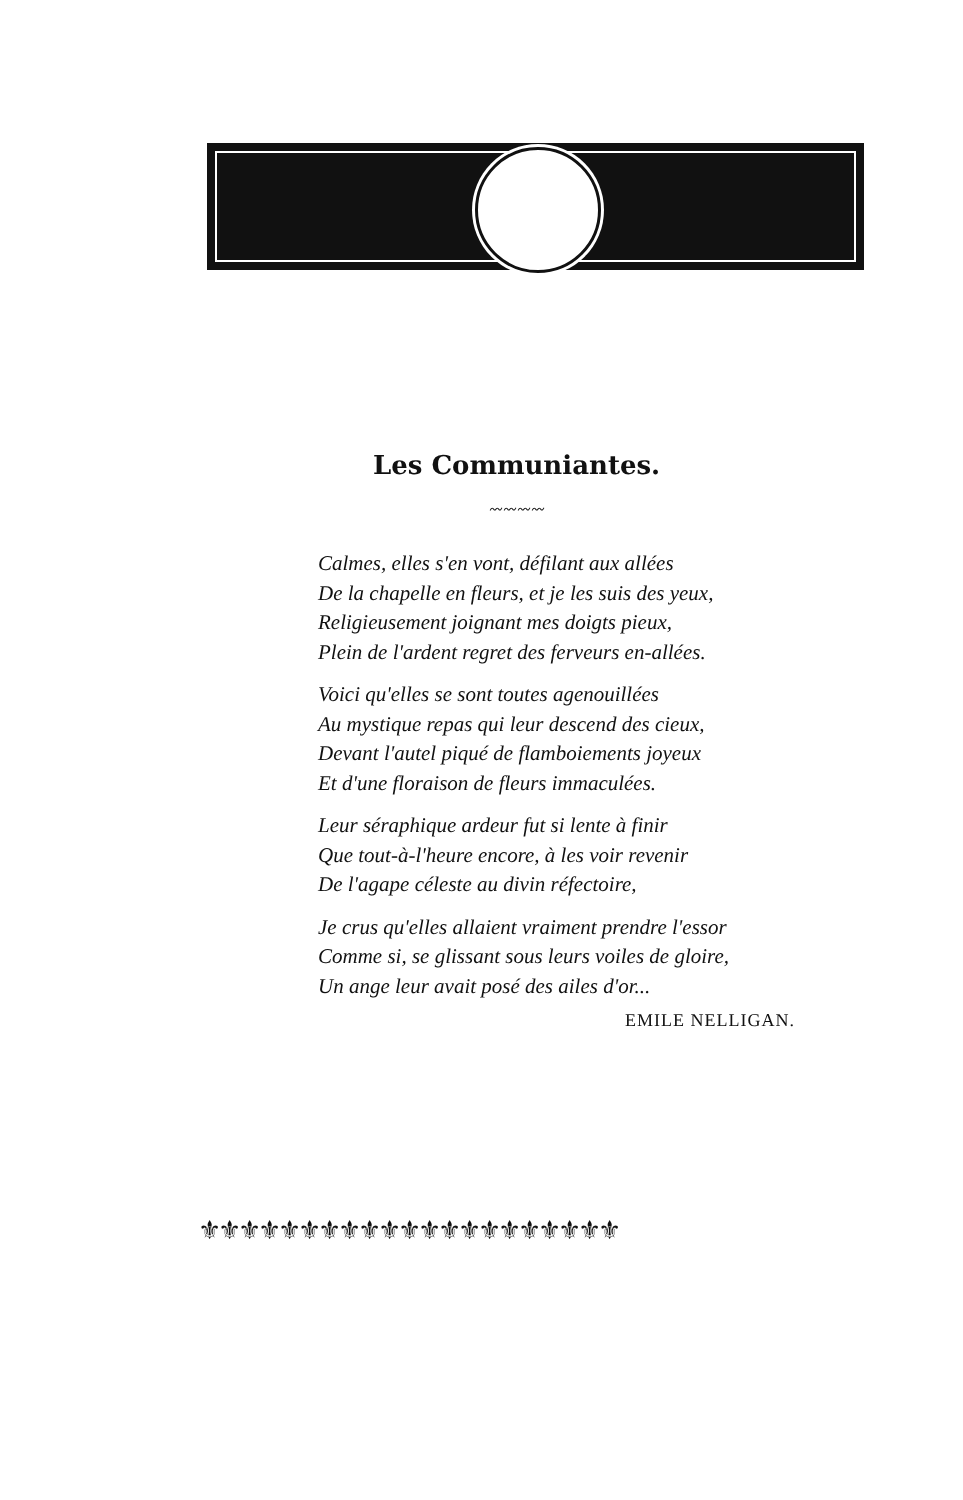Les Communiantes.
〰〰〰〰
Calmes, elles s'en vont, défilant aux allées
De la chapelle en fleurs, et je les suis des yeux,
Religieusement joignant mes doigts pieux,
Plein de l'ardent regret des ferveurs en-allées.
Voici qu'elles se sont toutes agenouillées
Au mystique repas qui leur descend des cieux,
Devant l'autel piqué de flamboiements joyeux
Et d'une floraison de fleurs immaculées.
Leur séraphique ardeur fut si lente à finir
Que tout-à-l'heure encore, à les voir revenir
De l'agape céleste au divin réfectoire,
Je crus qu'elles allaient vraiment prendre l'essor
Comme si, se glissant sous leurs voiles de gloire,
Un ange leur avait posé des ailes d'or...
EMILE NELLIGAN.
⚜⚜⚜⚜⚜⚜⚜⚜⚜⚜⚜⚜⚜⚜⚜⚜⚜⚜⚜⚜⚜